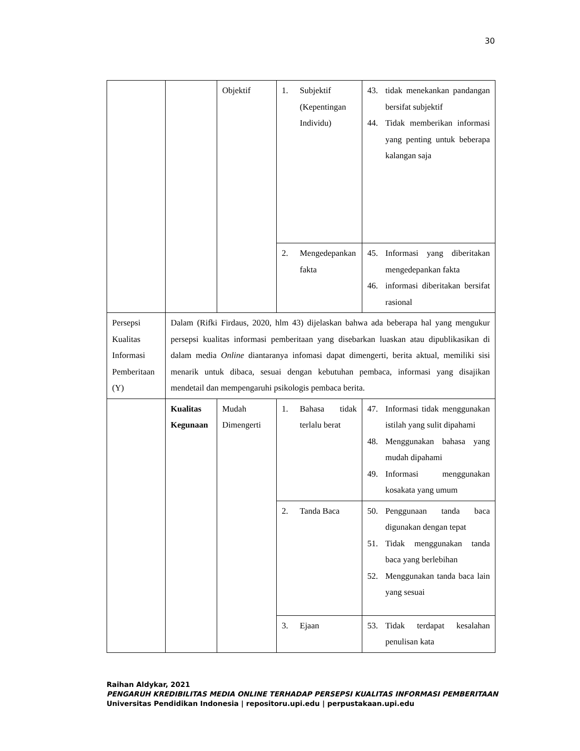30
| | | Objektif | 1. Subjektif (Kepentingan Individu) | 43. tidak menekankan pandangan bersifat subjektif 44. Tidak memberikan informasi yang penting untuk beberapa kalangan saja |
| | | | 2. Mengedepankan fakta | 45. Informasi yang diberitakan mengedepankan fakta 46. informasi diberitakan bersifat rasional |
| Persepsi Kualitas Informasi Pemberitaan (Y) | Dalam (Rifki Firdaus, 2020, hlm 43) dijelaskan bahwa ada beberapa hal yang mengukur persepsi kualitas informasi pemberitaan yang disebarkan luaskan atau dipublikasikan di dalam media Online diantaranya infomasi dapat dimengerti, berita aktual, memiliki sisi menarik untuk dibaca, sesuai dengan kebutuhan pembaca, informasi yang disajikan mendetail dan mempengaruhi psikologis pembaca berita. | | | |
| | Kualitas Kegunaan | Mudah Dimengerti | 1. Bahasa tidak terlalu berat | 47. Informasi tidak menggunakan istilah yang sulit dipahami 48. Menggunakan bahasa yang mudah dipahami 49. Informasi menggunakan kosakata yang umum |
| | | | 2. Tanda Baca | 50. Penggunaan tanda baca digunakan dengan tepat 51. Tidak menggunakan tanda baca yang berlebihan 52. Menggunakan tanda baca lain yang sesuai |
| | | | 3. Ejaan | 53. Tidak terdapat kesalahan penulisan kata |
Raihan Aldykar, 2021
PENGARUH KREDIBILITAS MEDIA ONLINE TERHADAP PERSEPSI KUALITAS INFORMASI PEMBERITAAN
Universitas Pendidikan Indonesia | repositoru.upi.edu | perpustakaan.upi.edu